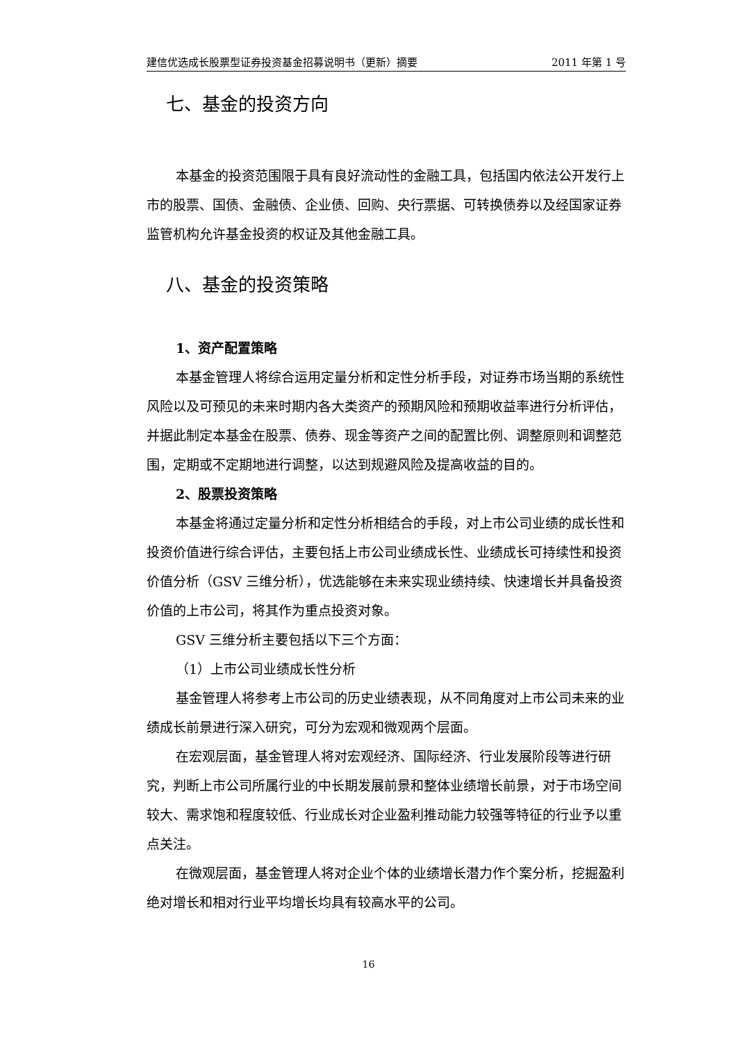建信优选成长股票型证券投资基金招募说明书（更新）摘要 2011 年第 1 号
七、基金的投资方向
本基金的投资范围限于具有良好流动性的金融工具，包括国内依法公开发行上市的股票、国债、金融债、企业债、回购、央行票据、可转换债券以及经国家证券监管机构允许基金投资的权证及其他金融工具。
八、基金的投资策略
1、资产配置策略
本基金管理人将综合运用定量分析和定性分析手段，对证券市场当期的系统性风险以及可预见的未来时期内各大类资产的预期风险和预期收益率进行分析评估，并据此制定本基金在股票、债券、现金等资产之间的配置比例、调整原则和调整范围，定期或不定期地进行调整，以达到规避风险及提高收益的目的。
2、股票投资策略
本基金将通过定量分析和定性分析相结合的手段，对上市公司业绩的成长性和投资价值进行综合评估，主要包括上市公司业绩成长性、业绩成长可持续性和投资价值分析（GSV 三维分析），优选能够在未来实现业绩持续、快速增长并具备投资价值的上市公司，将其作为重点投资对象。
GSV 三维分析主要包括以下三个方面：
（1）上市公司业绩成长性分析
基金管理人将参考上市公司的历史业绩表现，从不同角度对上市公司未来的业绩成长前景进行深入研究，可分为宏观和微观两个层面。
在宏观层面，基金管理人将对宏观经济、国际经济、行业发展阶段等进行研究，判断上市公司所属行业的中长期发展前景和整体业绩增长前景，对于市场空间较大、需求饱和程度较低、行业成长对企业盈利推动能力较强等特征的行业予以重点关注。
在微观层面，基金管理人将对企业个体的业绩增长潜力作个案分析，挖掘盈利绝对增长和相对行业平均增长均具有较高水平的公司。
16